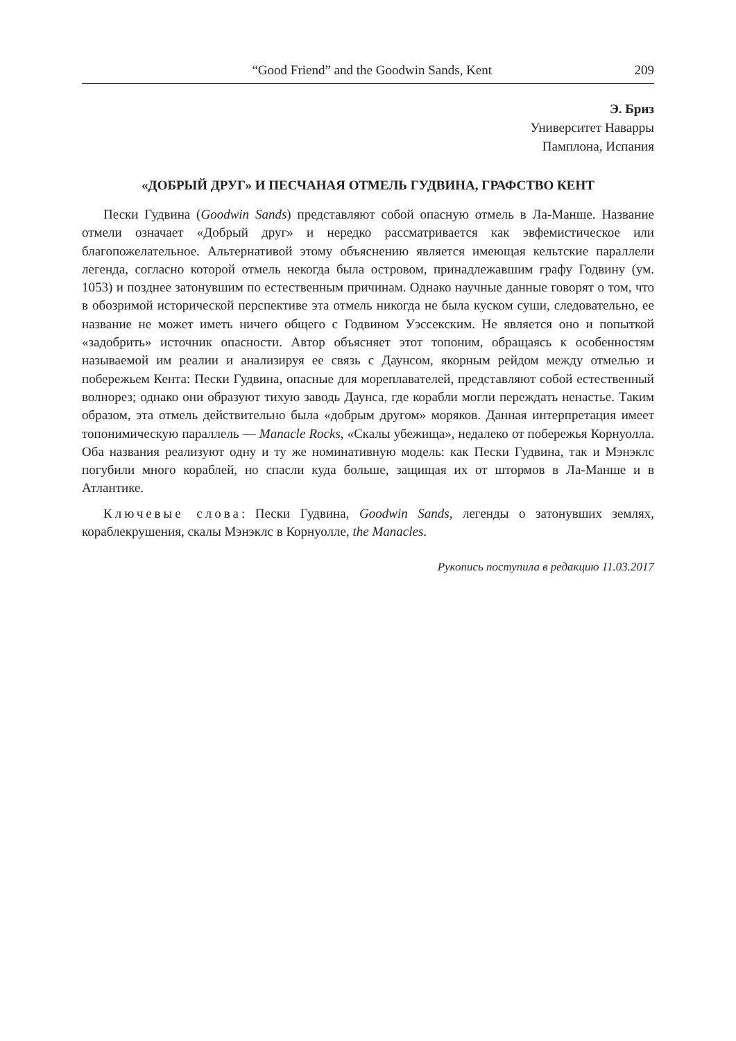“Good Friend” and the Goodwin Sands, Kent 209
Э. Бриз
Университет Наварры
Памплона, Испания
«ДОБРЫЙ ДРУГ» И ПЕСЧАНАЯ ОТМЕЛЬ ГУДВИНА, ГРАФСТВО КЕНТ
Пески Гудвина (Goodwin Sands) представляют собой опасную отмель в Ла-Манше. Название отмели означает «Добрый друг» и нередко рассматривается как эвфемистическое или благопожелательное. Альтернативой этому объяснению является имеющая кельтские параллели легенда, согласно которой отмель некогда была островом, принадлежавшим графу Годвину (ум. 1053) и позднее затонувшим по естественным причинам. Однако научные данные говорят о том, что в обозримой исторической перспективе эта отмель никогда не была куском суши, следовательно, ее название не может иметь ничего общего с Годвином Уэссекским. Не является оно и попыткой «задобрить» источник опасности. Автор объясняет этот топоним, обращаясь к особенностям называемой им реалии и анализируя ее связь с Даунсом, якорным рейдом между отмелью и побережьем Кента: Пески Гудвина, опасные для мореплавателей, представляют собой естественный волнорез; однако они образуют тихую заводь Даунса, где корабли могли переждать ненастье. Таким образом, эта отмель действительно была «добрым другом» моряков. Данная интерпретация имеет топонимическую параллель — Manacle Rocks, «Скалы убежища», недалеко от побережья Корнуолла. Оба названия реализуют одну и ту же номинативную модель: как Пески Гудвина, так и Мэнэклс погубили много кораблей, но спасли куда больше, защищая их от штормов в Ла-Манше и в Атлантике.
Ключевые слова: Пески Гудвина, Goodwin Sands, легенды о затонувших землях, кораблекрушения, скалы Мэнэклс в Корнуолле, the Manacles.
Рукопись поступила в редакцию 11.03.2017